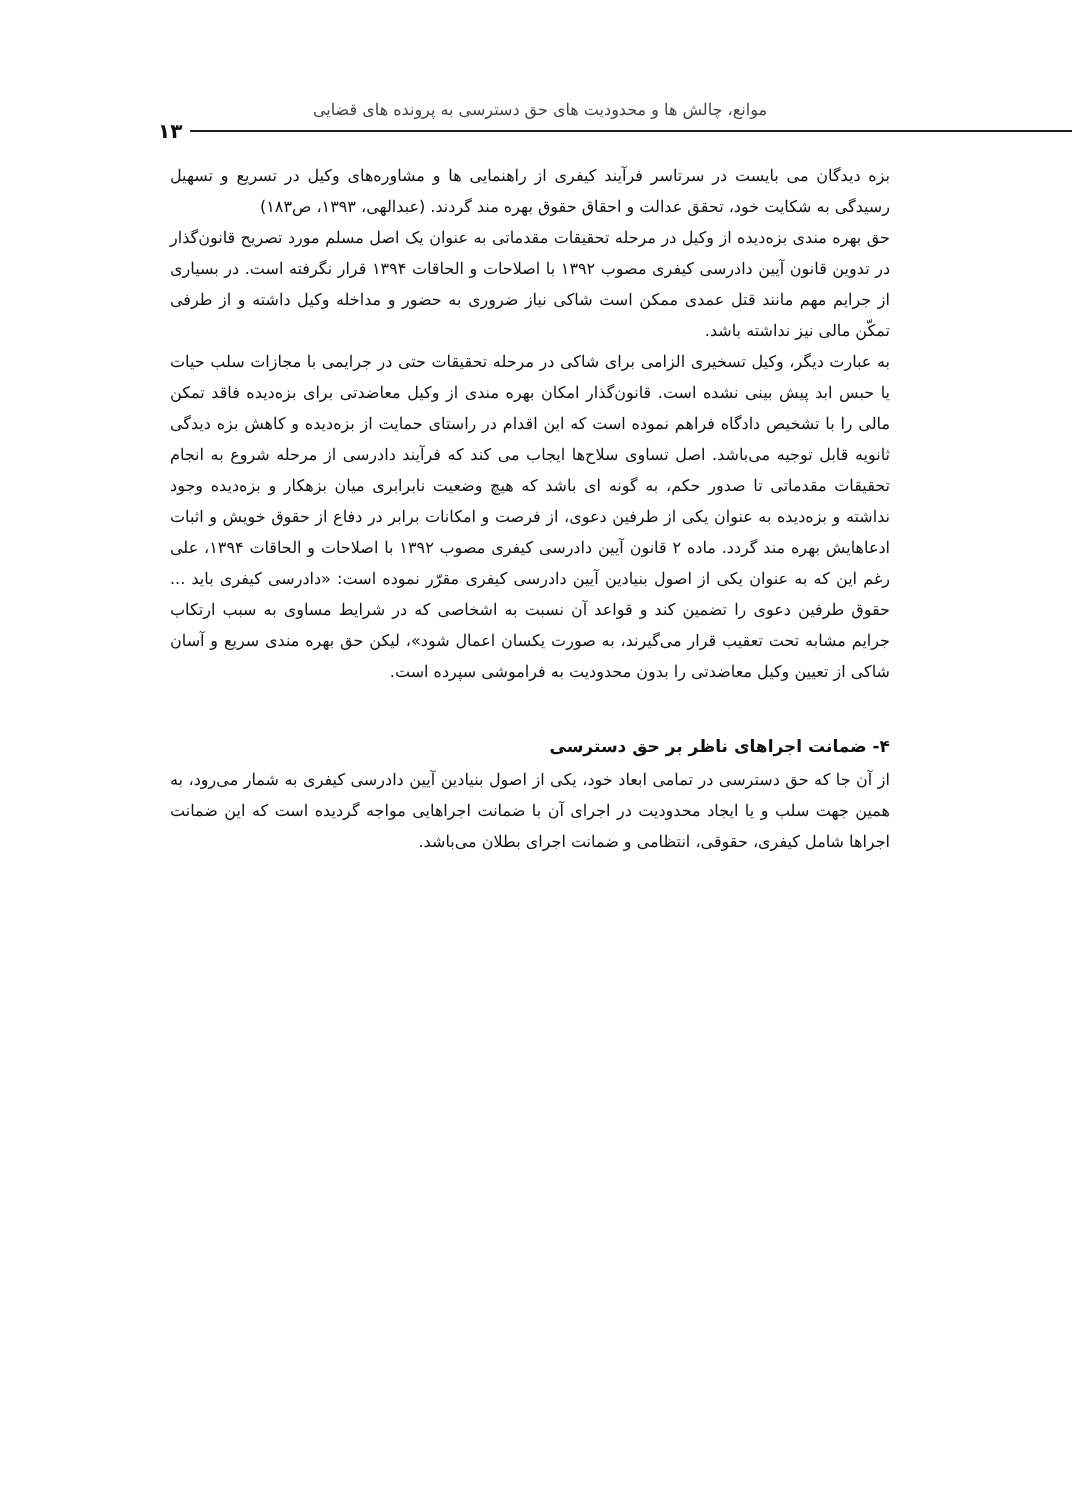موانع، چالش ها و محدودیت های حق دسترسی به پرونده های قضایی
۱۳
بزه دیدگان می بایست در سرتاسر فرآیند کیفری از راهنمایی ها و مشاوره‌های وکیل در تسریع و تسهیل رسیدگی به شکایت خود، تحقق عدالت و احقاق حقوق بهره مند گردند. (عبدالهی، ۱۳۹۳، ص۱۸۳)
حق بهره مندی بزه‌دیده از وکیل در مرحله تحقیقات مقدماتی به عنوان یک اصل مسلم مورد تصریح قانون‌گذار در تدوین قانون آیین دادرسی کیفری مصوب ۱۳۹۲ با اصلاحات و الحاقات ۱۳۹۴ قرار نگرفته است. در بسیاری از جرایم مهم مانند قتل عمدی ممکن است شاکی نیاز ضروری به حضور و مداخله وکیل داشته و از طرفی تمکّن مالی نیز نداشته باشد.
به عبارت دیگر، وکیل تسخیری الزامی برای شاکی در مرحله تحقیقات حتی در جرایمی با مجازات سلب حیات یا حبس ابد پیش بینی نشده است. قانون‌گذار امکان بهره مندی از وکیل معاضدتی برای بزه‌دیده فاقد تمکن مالی را با تشخیص دادگاه فراهم نموده است که این اقدام در راستای حمایت از بزه‌دیده و کاهش بزه دیدگی ثانویه قابل توجیه می‌باشد. اصل تساوی سلاح‌ها ایجاب می کند که فرآیند دادرسی از مرحله شروع به انجام تحقیقات مقدماتی تا صدور حکم، به گونه ای باشد که هیچ وضعیت نابرابری میان بزهکار و بزه‌دیده وجود نداشته و بزه‌دیده به عنوان یکی از طرفین دعوی، از فرصت و امکانات برابر در دفاع از حقوق خویش و اثبات ادعاهایش بهره مند گردد. ماده ۲ قانون آیین دادرسی کیفری مصوب ۱۳۹۲ با اصلاحات و الحاقات ۱۳۹۴، علی رغم این که به عنوان یکی از اصول بنیادین آیین دادرسی کیفری مقرّر نموده است: «دادرسی کیفری باید ... حقوق طرفین دعوی را تضمین کند و قواعد آن نسبت به اشخاصی که در شرایط مساوی به سبب ارتکاب جرایم مشابه تحت تعقیب قرار می‌گیرند، به صورت یکسان اعمال شود»، لیکن حق بهره مندی سریع و آسان شاکی از تعیین وکیل معاضدتی را بدون محدودیت به فراموشی سپرده است.
۴- ضمانت اجراهای ناظر بر حق دسترسی
از آن جا که حق دسترسی در تمامی ابعاد خود، یکی از اصول بنیادین آیین دادرسی کیفری به شمار می‌رود، به همین جهت سلب و یا ایجاد محدودیت در اجرای آن با ضمانت اجراهایی مواجه گردیده است که این ضمانت اجراها شامل کیفری، حقوقی، انتظامی و ضمانت اجرای بطلان می‌باشد.